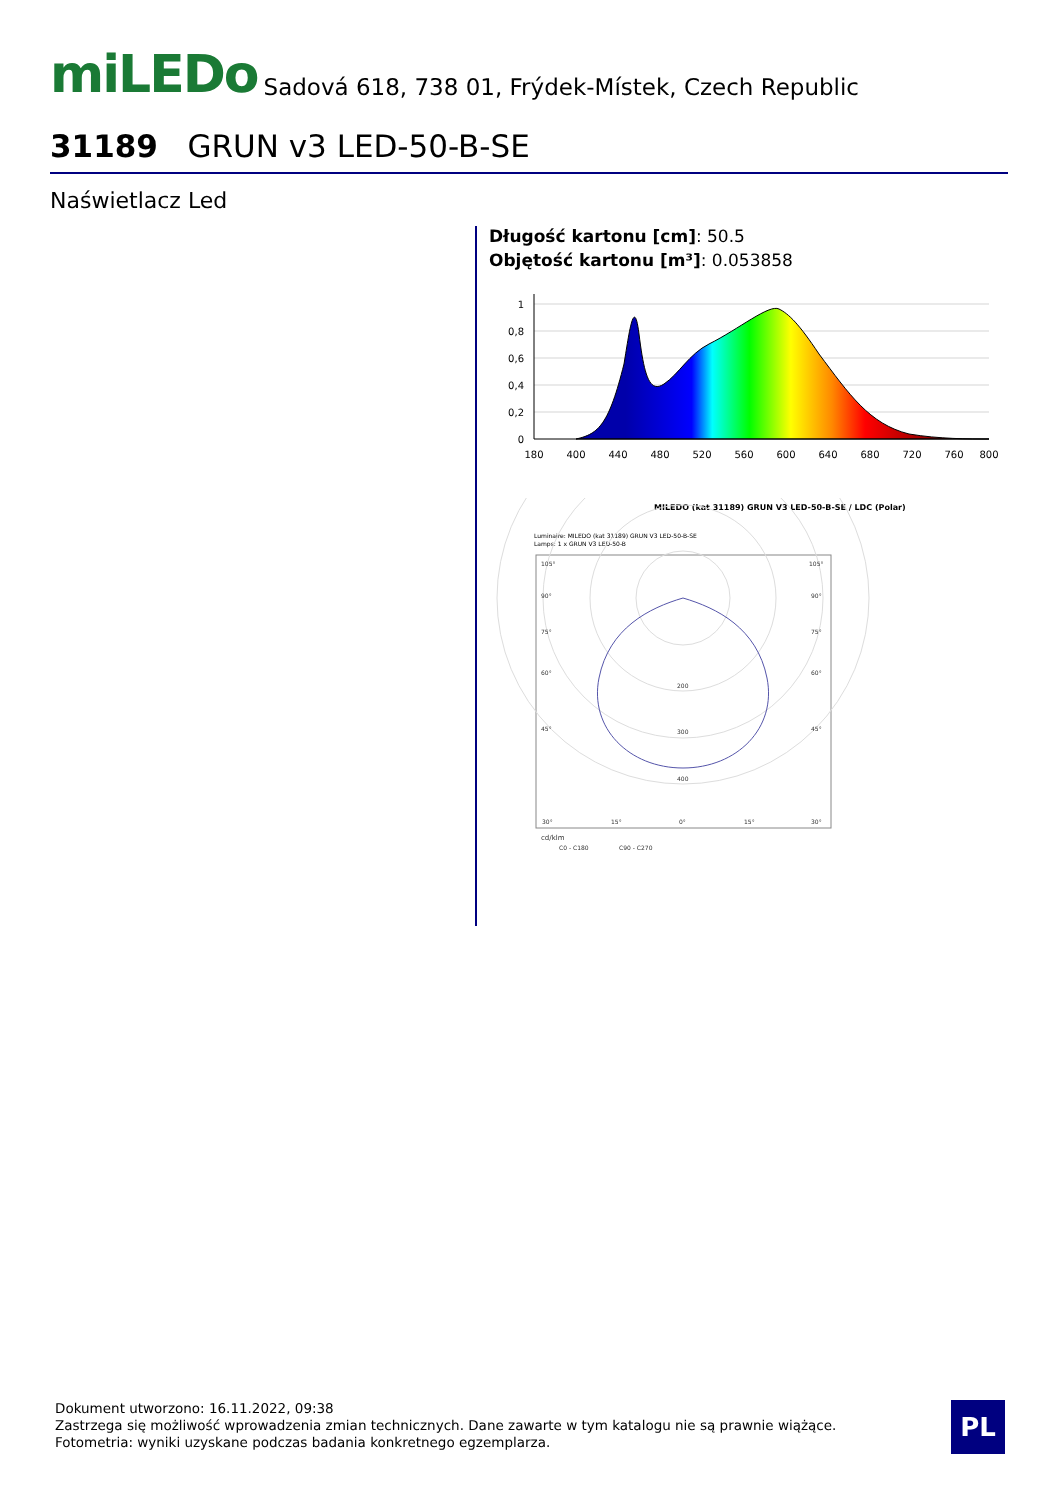miLEDo
Sadová 618, 738 01, Frýdek-Místek, Czech Republic
31189 GRUN v3 LED-50-B-SE
Naświetlacz Led
Długość kartonu [cm]: 50.5
Objętość kartonu [m³]: 0.053858
1
0,8
0,6
0,4
0,2
0
180
400
440
480
520
560
600
640
680
720
760
800
MILEDO (kat 31189) GRUN V3 LED-50-B-SE / LDC (Polar)
Luminaire: MILEDO (kat 31189) GRUN V3 LED-50-B-SE
Lamps: 1 x GRUN V3 LED-50-B
105°
90°
75°
60°
45°
105°
90°
75°
60°
45°
200
300
400
30°
15°
0°
15°
30°
cd/klm
C0 - C180
C90 - C270
Dokument utworzono: 16.11.2022, 09:38
Zastrzega się możliwość wprowadzenia zmian technicznych. Dane zawarte w tym katalogu nie są prawnie wiążące.
Fotometria: wyniki uzyskane podczas badania konkretnego egzemplarza.
PL